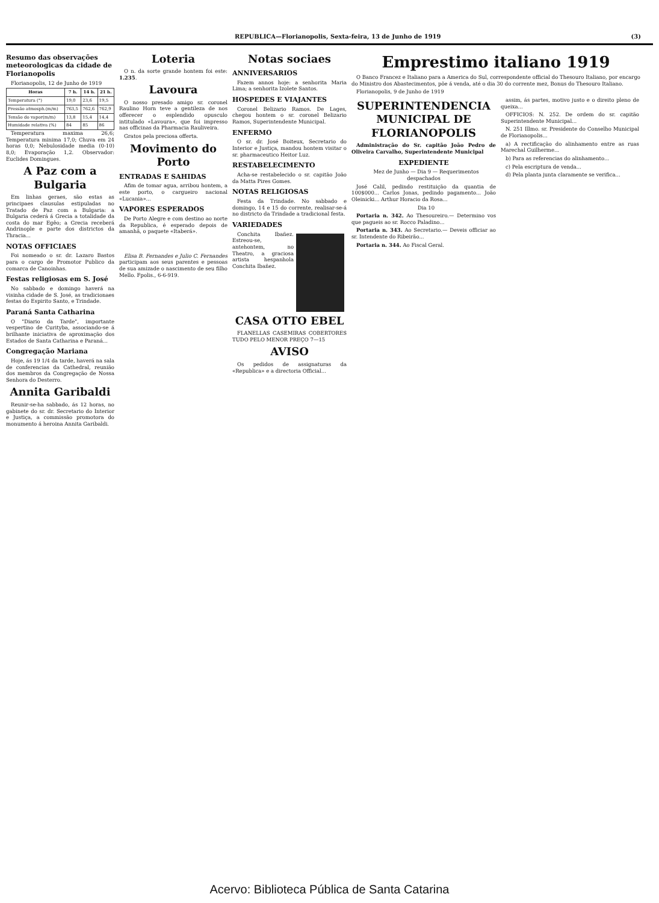REPUBLICA—Florianopolis, Sexta-feira, 13 de Junho de 1919 (3)
Resumo das observações meteorologicas da cidade de Florianopolis
Florianopolis, 12 de Junho de 1919
| Horas | 7 h. | 14 h. | 21 h. |
| --- | --- | --- | --- |
| Temperatura (°) | 19,0 | 23,6 | 19,5 |
| Pressão atmosph.(m/m) | 763,5 | 762,6 | 762,9 |
| Tensão do vapor(m/m) | 13,8 | 15,4 | 14,4 |
| Humidade relativa (%) | 84 | 85 | 86 |
Temperatura maxima 26,6; Temperatura minima 17,0; Chuva em 24 horas 0,0; Nebulosidade media (0-10) 8,0; Evaporação 1,2. Observador: Euclides Domingues.
A Paz com a Bulgaria
Em linhas geraes, são estas as principaes clausulas estipuladas no Tratado de Paz com a Bulgaria: a Bulgaria cederá á Grecia a totalidade da costa do mar Egêo; a Grecia receberá Andrinople e parte dos districtos da Thracia...
NOTAS OFFICIAES
Foi nomeado o sr. dr. Lazaro Bastos para o cargo de Promotor Publico da comarca de Canoinhas.
Festas religiosas em S. José
No sabbado e domingo haverá na visinha cidade de S. José, as tradicionaes festas do Espirito Santo, e Trindade.
Paraná Santa Catharina
O "Diario da Tarde", importante vespertino de Curityba, associando-se á brilhante iniciativa de aproximação dos Estados de Santa Catharina e Paraná...
Congregação Mariana
Hoje, ás 19 1/4 da tarde, haverá na sala de conferencias da Cathedral, reunião dos membros da Congregação de Nossa Senhora do Desterro.
Annita Garibaldi
Reunir-se-ha sabbado, ás 12 horas, no gabinete do sr. dr. Secretario do Interior e Justiça, a commissão promotora do monumento á heroina Annita Garibaldi.
Loteria
O n. da sorte grande hontem foi este: 1.235.
Lavoura
O nosso presado amigo sr. coronel Raulino Horn teve a gentileza de nos offerecer o esplendido opusculo intitulado «Lavoura», que foi impresso nas officinas da Pharmacia Rauliveira.
Gratos pela preciosa offerta.
Movimento do Porto
ENTRADAS E SAHIDAS
Afim de tomar agua, arribou hontem, a este porto, o cargueiro nacional «Lucania»...
VAPORES ESPERADOS
De Porto Alegre e com destino ao norte da Republica, é esperado depois de amanhã, o paquete «Itaberá».
Elisa B. Fernandes e Julio C. Fernandes participam aos seus parentes e pessoas de sua amizade o nascimento de seu filho Mello. Fpolis., 6-6-919.
Notas sociaes
ANNIVERSARIOS
Fazem annos hoje: a senhorita Maria Lima; a senhorita Izolete Santos.
HOSPEDES E VIAJANTES
Coronel Belizario Ramos. De Lages, chegou hontem o sr. coronel Belizario Ramos, Superintendente Municipal.
ENFERMO
O sr. dr. José Boiteux, Secretario do Interior e Justiça, mandou hontem visitar o sr. pharmaceutico Heitor Luz.
RESTABELECIMENTO
Acha-se restabelecido o sr. capitão João da Matta Pires Gomes.
NOTAS RELIGIOSAS
Festa da Trindade. No sabbado e domingo, 14 e 15 do corrente, realisar-se-á no districto da Trindade a tradicional festa.
VARIEDADES
Conchita Ibañez. Estreou-se, antehontem, no Theatro, a graciosa artista hespanhola Conchita Ibañez.
CASA OTTO EBEL
FLANELLAS CASEMIRAS COBERTORES TUDO PELO MENOR PREÇO 7—15
AVISO
Os pedidos de assignaturas da «Republica» e a directoria Official...
Emprestimo italiano 1919
O Banco Francez e Italiano para a America do Sul, correspondente official do Thesouro Italiano, por encargo do Ministro dos Abastecimentos, põe á venda, até o dia 30 do corrente mez, Bonus do Thesouro Italiano.
Florianopolis, 9 de Junho de 1919
SUPERINTENDENCIA MUNICIPAL DE FLORIANOPOLIS
Administração do Sr. capitão João Pedro de Oliveira Carvalho, Superintendente Municipal
EXPEDIENTE
Mez de Junho — Dia 9 — Requerimentos despachados
José Calil, pedindo restituição da quantia de 100$000... Carlos Jonas, pedindo pagamento... João Oleinicki... Arthur Horacio da Rosa...
Dia 10
Portaria n. 342. Ao Thesoureiro.— Determino vos que pagueis ao sr. Rocco Paladino...
Portaria n. 343. Ao Secretario.— Deveis officiar ao sr. Intendente do Ribeirão...
Portaria n. 344. Ao Fiscal Geral.
assim, ás partes, motivo justo e o direito pleno de queixa...
OFFICIOS: N. 252. De ordem do sr. capitão Superintendente Municipal...
N. 251 Illmo. sr. Presidente do Conselho Municipal de Florianopolis...
a) A rectificação do alinhamento entre as ruas Marechal Guilherme...
b) Para as referencias do alinhamento...
c) Pela escriptura de venda...
d) Pela planta junta claramente se verifica...
Acervo: Biblioteca Pública de Santa Catarina